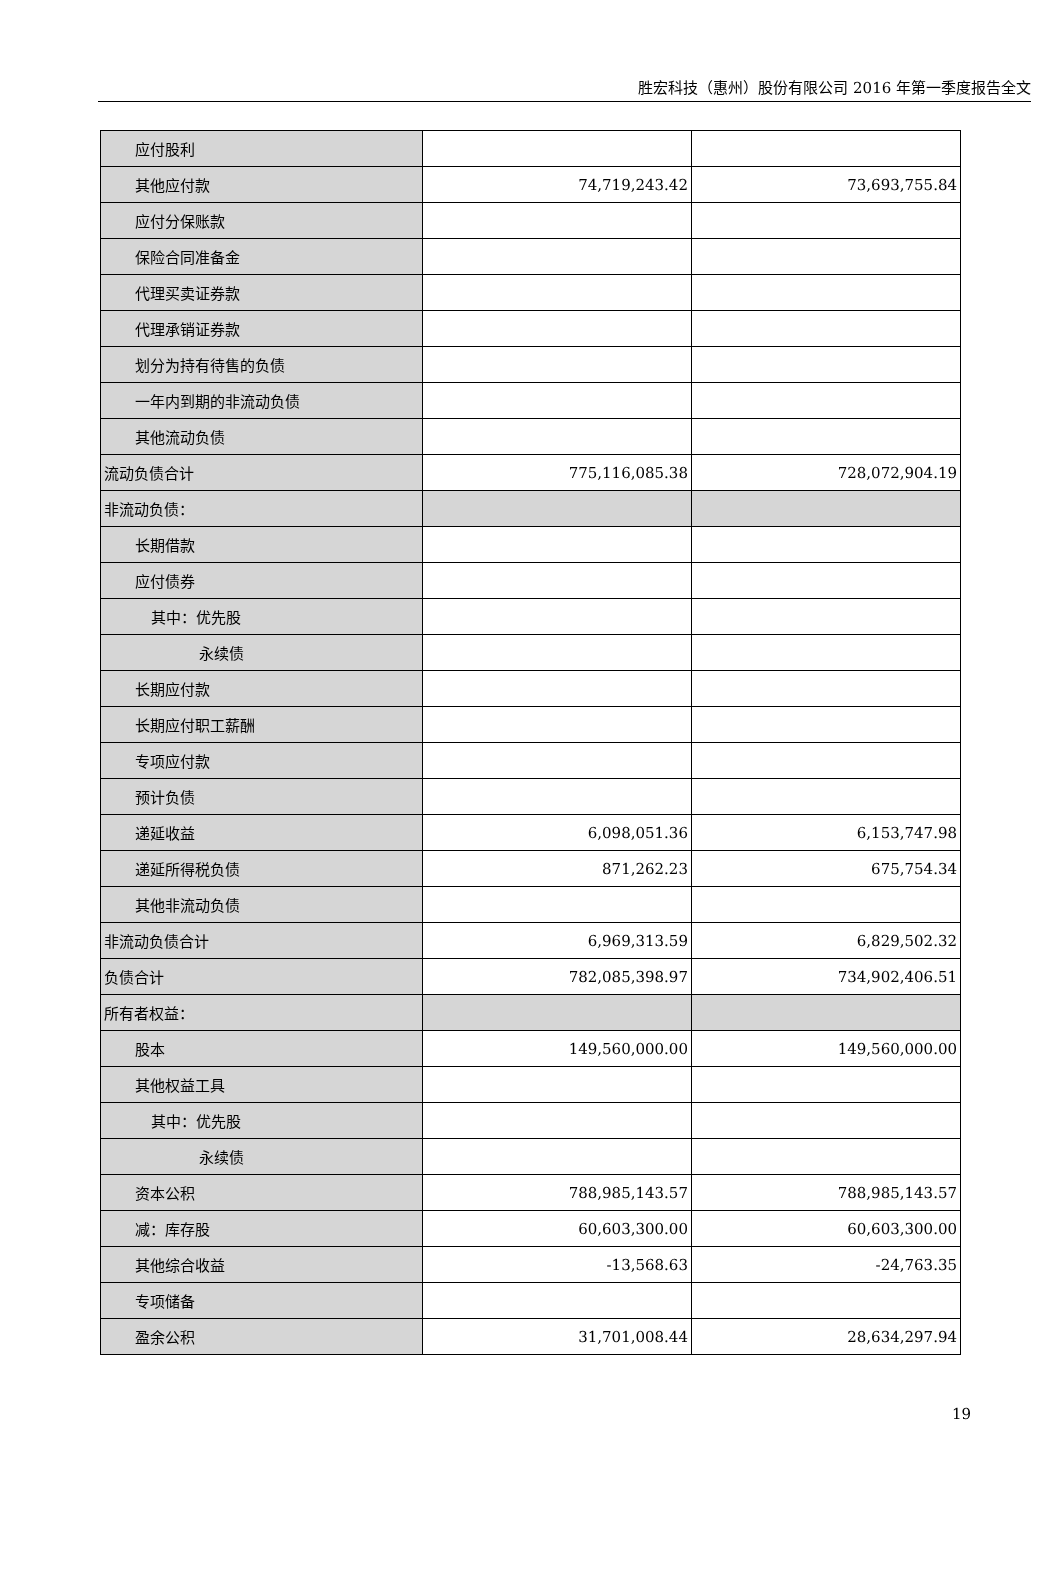胜宏科技（惠州）股份有限公司 2016 年第一季度报告全文
| 应付股利 | | |
| 其他应付款 | 74,719,243.42 | 73,693,755.84 |
| 应付分保账款 | | |
| 保险合同准备金 | | |
| 代理买卖证券款 | | |
| 代理承销证券款 | | |
| 划分为持有待售的负债 | | |
| 一年内到期的非流动负债 | | |
| 其他流动负债 | | |
| 流动负债合计 | 775,116,085.38 | 728,072,904.19 |
| 非流动负债： | | |
| 长期借款 | | |
| 应付债券 | | |
| 其中：优先股 | | |
| 永续债 | | |
| 长期应付款 | | |
| 长期应付职工薪酬 | | |
| 专项应付款 | | |
| 预计负债 | | |
| 递延收益 | 6,098,051.36 | 6,153,747.98 |
| 递延所得税负债 | 871,262.23 | 675,754.34 |
| 其他非流动负债 | | |
| 非流动负债合计 | 6,969,313.59 | 6,829,502.32 |
| 负债合计 | 782,085,398.97 | 734,902,406.51 |
| 所有者权益： | | |
| 股本 | 149,560,000.00 | 149,560,000.00 |
| 其他权益工具 | | |
| 其中：优先股 | | |
| 永续债 | | |
| 资本公积 | 788,985,143.57 | 788,985,143.57 |
| 减：库存股 | 60,603,300.00 | 60,603,300.00 |
| 其他综合收益 | -13,568.63 | -24,763.35 |
| 专项储备 | | |
| 盈余公积 | 31,701,008.44 | 28,634,297.94 |
19